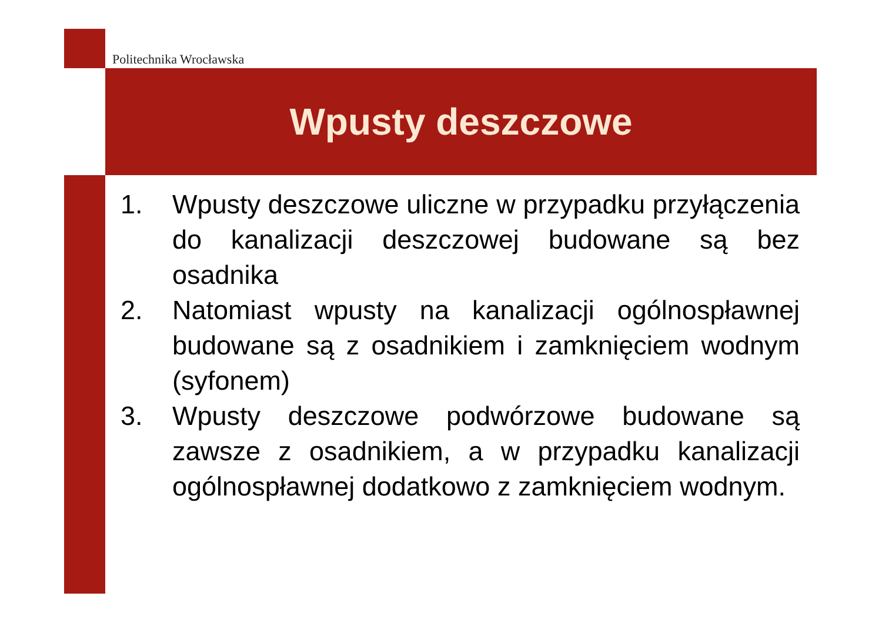Politechnika Wrocławska
Wpusty deszczowe
1. Wpusty deszczowe uliczne w przypadku przyłączenia do kanalizacji deszczowej budowane są bez osadnika
2. Natomiast wpusty na kanalizacji ogólnospławnej budowane są z osadnikiem i zamknięciem wodnym (syfonem)
3. Wpusty deszczowe podwórzowe budowane są zawsze z osadnikiem, a w przypadku kanalizacji ogólnospławnej dodatkowo z zamknięciem wodnym.